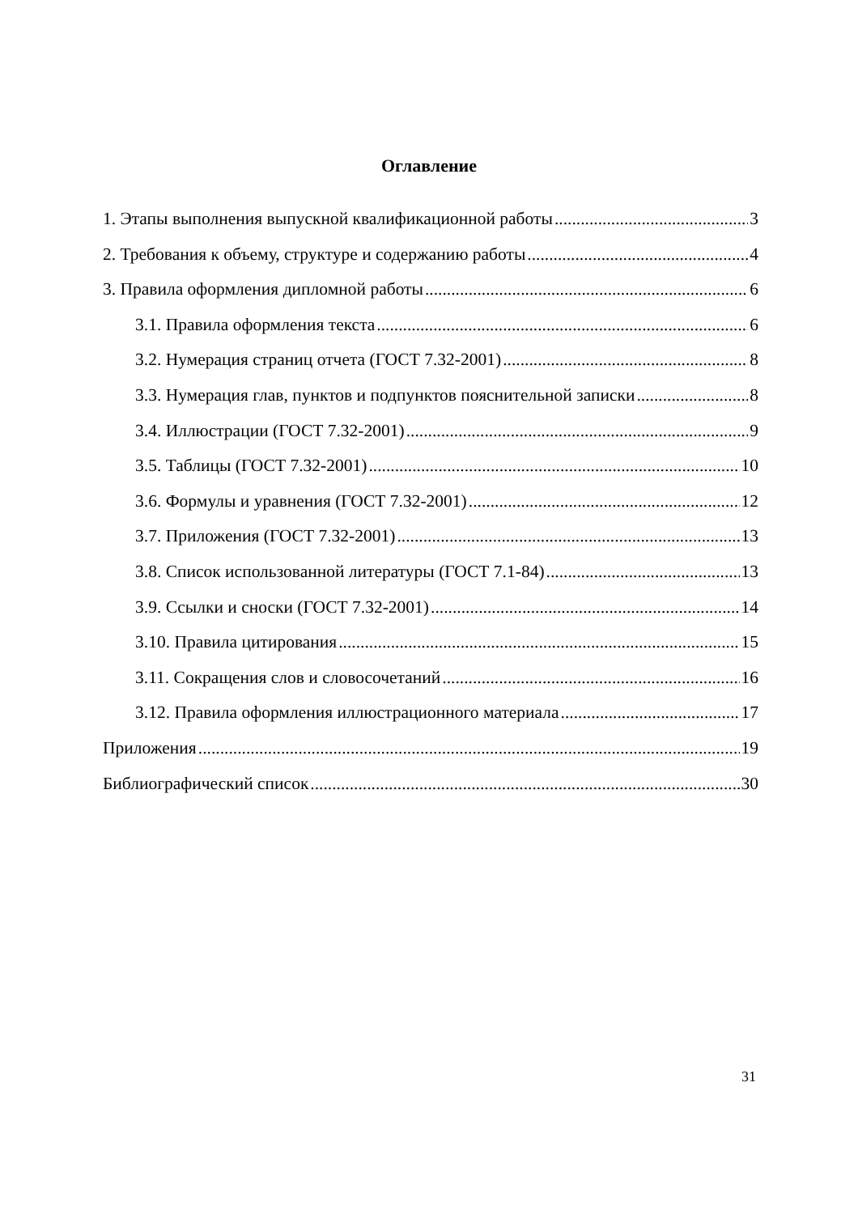Оглавление
1. Этапы выполнения выпускной квалификационной работы 3
2. Требования к объему, структуре и содержанию работы 4
3. Правила оформления дипломной работы 6
3.1. Правила оформления текста 6
3.2. Нумерация страниц отчета (ГОСТ 7.32-2001) 8
3.3. Нумерация глав, пунктов и подпунктов пояснительной записки 8
3.4. Иллюстрации (ГОСТ 7.32-2001) 9
3.5. Таблицы (ГОСТ 7.32-2001) 10
3.6. Формулы и уравнения (ГОСТ 7.32-2001) 12
3.7. Приложения (ГОСТ 7.32-2001) 13
3.8. Список использованной литературы (ГОСТ 7.1-84) 13
3.9. Ссылки и сноски (ГОСТ 7.32-2001) 14
3.10. Правила цитирования 15
3.11. Сокращения слов и словосочетаний 16
3.12. Правила оформления иллюстрационного материала 17
Приложения 19
Библиографический список 30
31